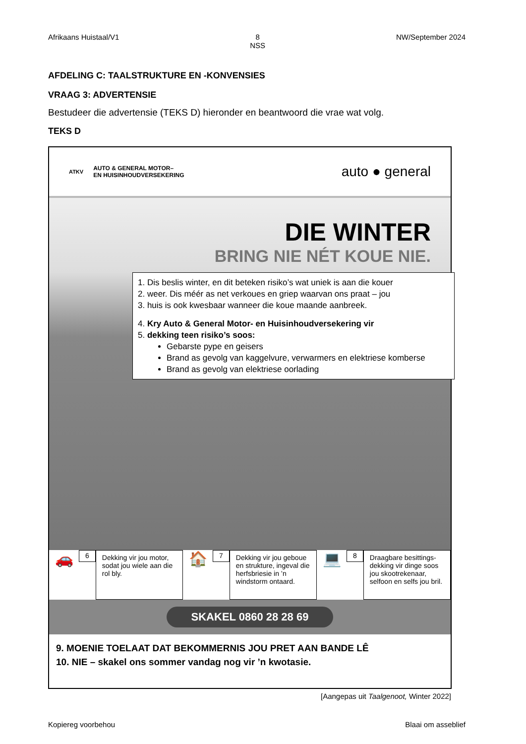Afrikaans Huistaal/V1 8
NSS NW/September 2024
AFDELING C: TAALSTRUKTURE EN -KONVENSIES
VRAAG 3: ADVERTENSIE
Bestudeer die advertensie (TEKS D) hieronder en beantwoord die vrae wat volg.
TEKS D
ATKV AUTO & GENERAL MOTOR–
EN HUISINHOUDVERSEKERING
auto ● general
DIE WINTER
BRING NIE NÉT KOUE NIE.
1. Dis beslis winter, en dit beteken risiko’s wat uniek is aan die kouer
2. weer. Dis méér as net verkoues en griep waarvan ons praat – jou
3. huis is ook kwesbaar wanneer die koue maande aanbreek.
4. Kry Auto & General Motor- en Huisinhoudversekering vir
5. dekking teen risiko’s soos:
Gebarste pype en geisers
Brand as gevolg van kaggelvure, verwarmers en elektriese komberse
Brand as gevolg van elektriese oorlading
🚗
6
Dekking vir jou motor, sodat jou wiele aan die rol bly.
🏠
7
Dekking vir jou geboue en strukture, ingeval die herfsbriesie in ’n windstorm ontaard.
💻
8
Draagbare besittings-dekking vir dinge soos jou skootrekenaar, selfoon en selfs jou bril.
SKAKEL 0860 28 28 69
9. MOENIE TOELAAT DAT BEKOMMERNIS JOU PRET AAN BANDE LÊ
10. NIE – skakel ons sommer vandag nog vir ’n kwotasie.
[Aangepas uit Taalgenoot, Winter 2022]
Kopiereg voorbehou Blaai om asseblief